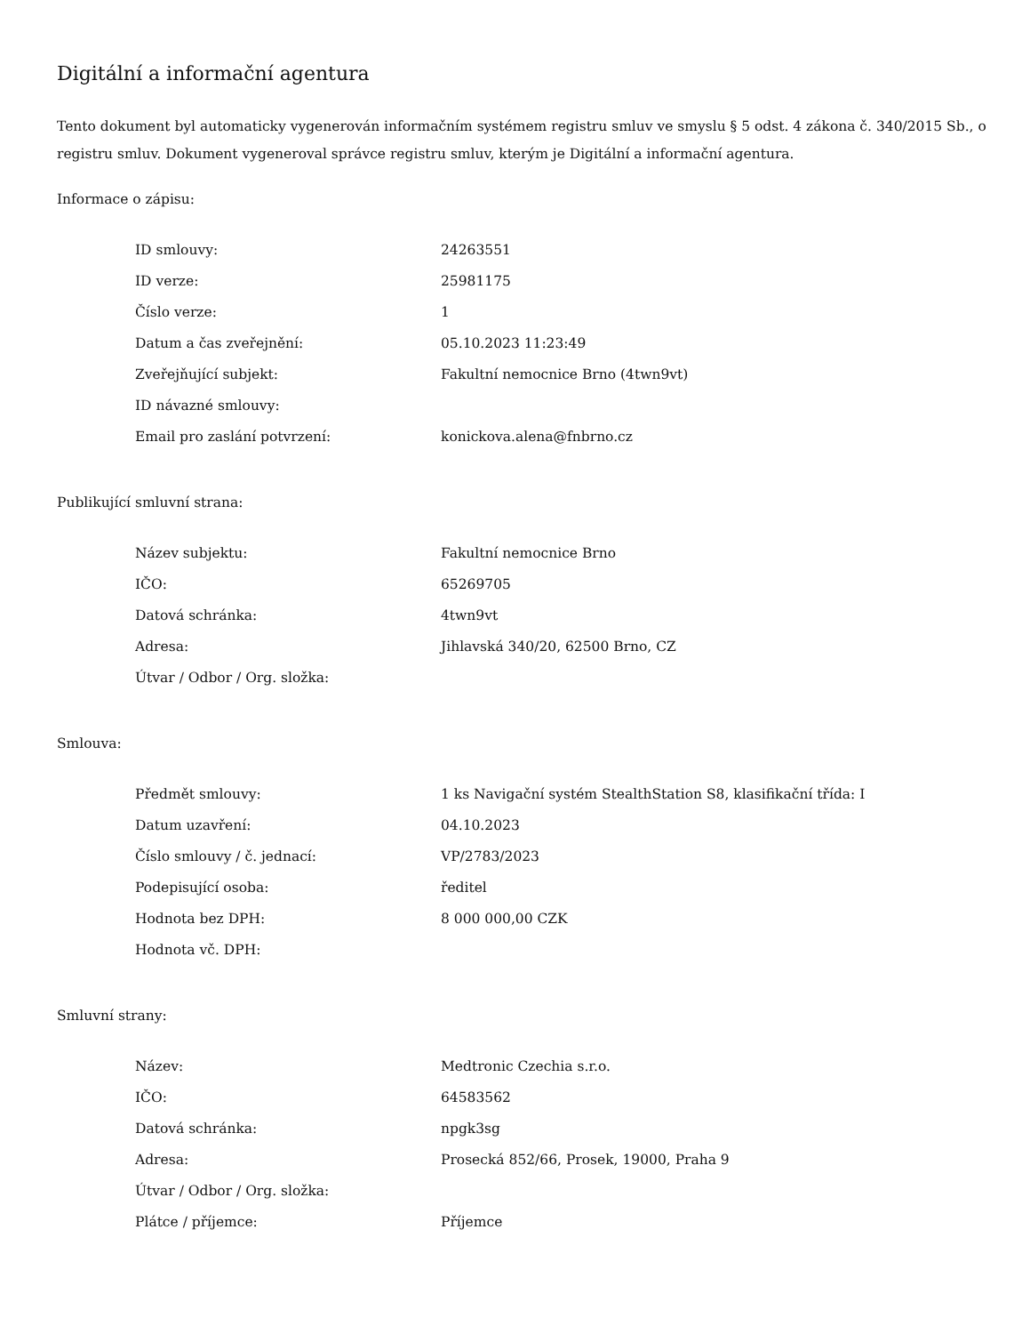Digitální a informační agentura
Tento dokument byl automaticky vygenerován informačním systémem registru smluv ve smyslu § 5 odst. 4 zákona č. 340/2015 Sb., o registru smluv. Dokument vygeneroval správce registru smluv, kterým je Digitální a informační agentura.
Informace o zápisu:
| ID smlouvy: | 24263551 |
| ID verze: | 25981175 |
| Číslo verze: | 1 |
| Datum a čas zveřejnění: | 05.10.2023 11:23:49 |
| Zveřejňující subjekt: | Fakultní nemocnice Brno (4twn9vt) |
| ID návazné smlouvy: | |
| Email pro zaslání potvrzení: | konickova.alena@fnbrno.cz |
Publikující smluvní strana:
| Název subjektu: | Fakultní nemocnice Brno |
| IČO: | 65269705 |
| Datová schránka: | 4twn9vt |
| Adresa: | Jihlavská 340/20, 62500 Brno, CZ |
| Útvar / Odbor / Org. složka: | |
Smlouva:
| Předmět smlouvy: | 1 ks Navigační systém StealthStation S8, klasifikační třída: I |
| Datum uzavření: | 04.10.2023 |
| Číslo smlouvy / č. jednací: | VP/2783/2023 |
| Podepisující osoba: | ředitel |
| Hodnota bez DPH: | 8 000 000,00 CZK |
| Hodnota vč. DPH: | |
Smluvní strany:
| Název: | Medtronic Czechia s.r.o. |
| IČO: | 64583562 |
| Datová schránka: | npgk3sg |
| Adresa: | Prosecká 852/66, Prosek, 19000, Praha 9 |
| Útvar / Odbor / Org. složka: | |
| Plátce / příjemce: | Příjemce |